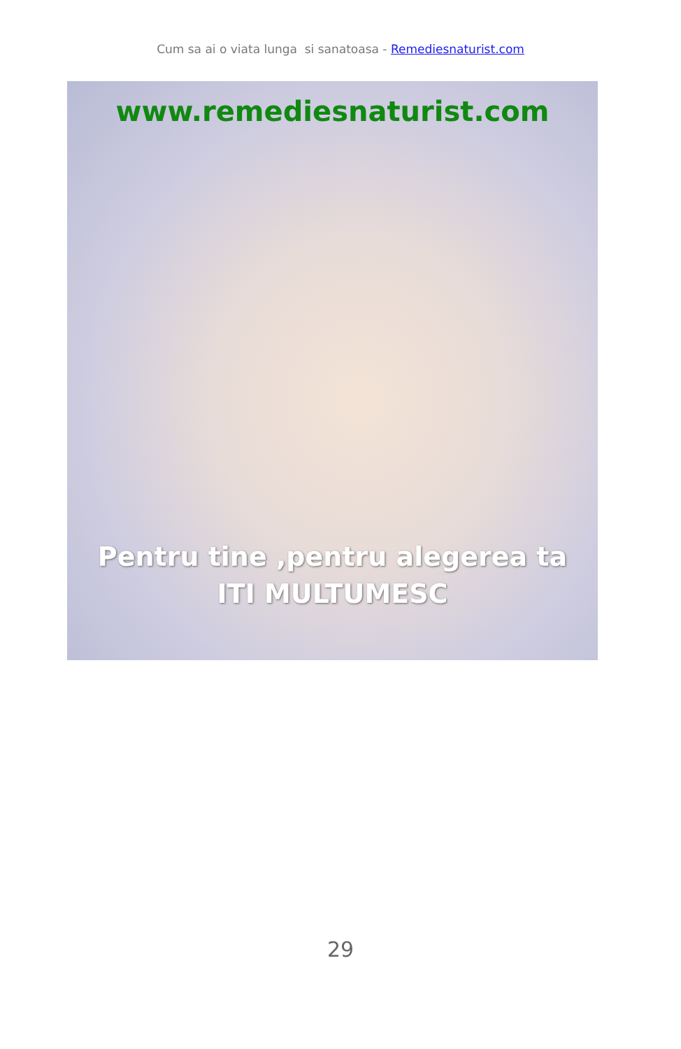Cum sa ai o viata lunga si sanatoasa - Remediesnaturist.com
www.remediesnaturist.com
Pentru tine ,pentru alegerea ta
ITI MULTUMESC
29